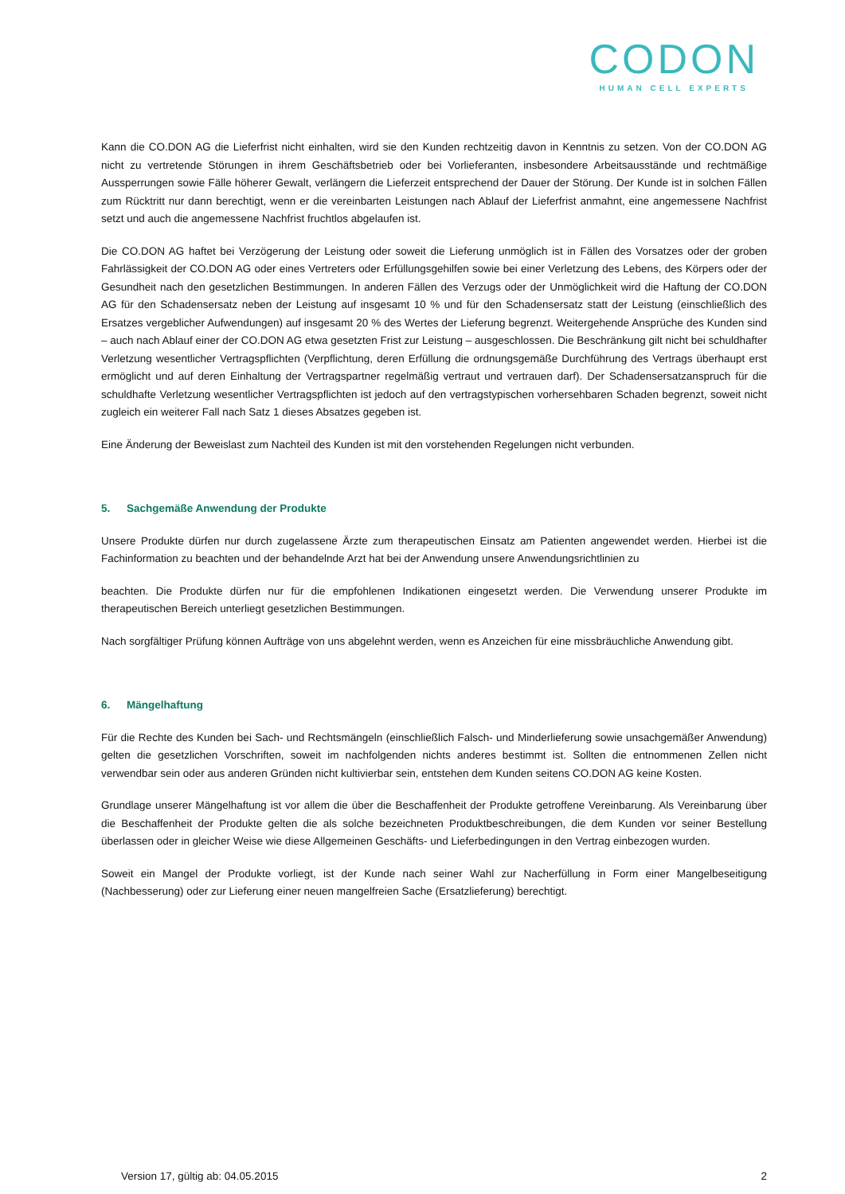CODON
HUMAN CELL EXPERTS
Kann die CO.DON AG die Lieferfrist nicht einhalten, wird sie den Kunden rechtzeitig davon in Kenntnis zu setzen. Von der CO.DON AG nicht zu vertretende Störungen in ihrem Geschäftsbetrieb oder bei Vorlieferanten, insbesondere Arbeitsausstände und rechtmäßige Aussperrungen sowie Fälle höherer Gewalt, verlängern die Lieferzeit entsprechend der Dauer der Störung. Der Kunde ist in solchen Fällen zum Rücktritt nur dann berechtigt, wenn er die vereinbarten Leistungen nach Ablauf der Lieferfrist anmahnt, eine angemessene Nachfrist setzt und auch die angemessene Nachfrist fruchtlos abgelaufen ist.
Die CO.DON AG haftet bei Verzögerung der Leistung oder soweit die Lieferung unmöglich ist in Fällen des Vorsatzes oder der groben Fahrlässigkeit der CO.DON AG oder eines Vertreters oder Erfüllungsgehilfen sowie bei einer Verletzung des Lebens, des Körpers oder der Gesundheit nach den gesetzlichen Bestimmungen. In anderen Fällen des Verzugs oder der Unmöglichkeit wird die Haftung der CO.DON AG für den Schadensersatz neben der Leistung auf insgesamt 10 % und für den Schadensersatz statt der Leistung (einschließlich des Ersatzes vergeblicher Aufwendungen) auf insgesamt 20 % des Wertes der Lieferung begrenzt. Weitergehende Ansprüche des Kunden sind – auch nach Ablauf einer der CO.DON AG etwa gesetzten Frist zur Leistung – ausgeschlossen. Die Beschränkung gilt nicht bei schuldhafter Verletzung wesentlicher Vertragspflichten (Verpflichtung, deren Erfüllung die ordnungsgemäße Durchführung des Vertrags überhaupt erst ermöglicht und auf deren Einhaltung der Vertragspartner regelmäßig vertraut und vertrauen darf). Der Schadensersatzanspruch für die schuldhafte Verletzung wesentlicher Vertragspflichten ist jedoch auf den vertragstypischen vorhersehbaren Schaden begrenzt, soweit nicht zugleich ein weiterer Fall nach Satz 1 dieses Absatzes gegeben ist.
Eine Änderung der Beweislast zum Nachteil des Kunden ist mit den vorstehenden Regelungen nicht verbunden.
5. Sachgemäße Anwendung der Produkte
Unsere Produkte dürfen nur durch zugelassene Ärzte zum therapeutischen Einsatz am Patienten angewendet werden. Hierbei ist die Fachinformation zu beachten und der behandelnde Arzt hat bei der Anwendung unsere Anwendungsrichtlinien zu
beachten. Die Produkte dürfen nur für die empfohlenen Indikationen eingesetzt werden. Die Verwendung unserer Produkte im therapeutischen Bereich unterliegt gesetzlichen Bestimmungen.
Nach sorgfältiger Prüfung können Aufträge von uns abgelehnt werden, wenn es Anzeichen für eine missbräuchliche Anwendung gibt.
6. Mängelhaftung
Für die Rechte des Kunden bei Sach- und Rechtsmängeln (einschließlich Falsch- und Minderlieferung sowie unsachgemäßer Anwendung) gelten die gesetzlichen Vorschriften, soweit im nachfolgenden nichts anderes bestimmt ist. Sollten die entnommenen Zellen nicht verwendbar sein oder aus anderen Gründen nicht kultivierbar sein, entstehen dem Kunden seitens CO.DON AG keine Kosten.
Grundlage unserer Mängelhaftung ist vor allem die über die Beschaffenheit der Produkte getroffene Vereinbarung. Als Vereinbarung über die Beschaffenheit der Produkte gelten die als solche bezeichneten Produktbeschreibungen, die dem Kunden vor seiner Bestellung überlassen oder in gleicher Weise wie diese Allgemeinen Geschäfts- und Lieferbedingungen in den Vertrag einbezogen wurden.
Soweit ein Mangel der Produkte vorliegt, ist der Kunde nach seiner Wahl zur Nacherfüllung in Form einer Mangelbeseitigung (Nachbesserung) oder zur Lieferung einer neuen mangelfreien Sache (Ersatzlieferung) berechtigt.
Version 17, gültig ab: 04.05.2015 2